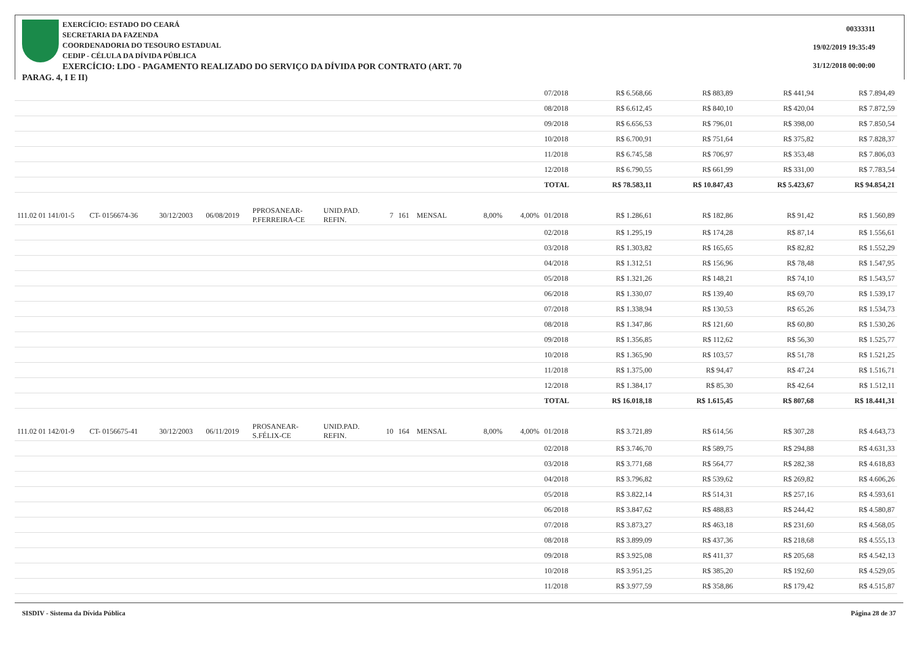EXERCÍCIO: ESTADO DO CEARÁ
SECRETARIA DA FAZENDA
COORDENADORIA DO TESOURO ESTADUAL
CEDIP - CÉLULA DA DÍVIDA PÚBLICA
EXERCÍCIO: LDO - PAGAMENTO REALIZADO DO SERVIÇO DA DÍVIDA POR CONTRATO (ART. 70 PARAG. 4, I E II)
00333311
19/02/2019 19:35:49
31/12/2018 00:00:00
| | | | | | | | | | | | 07/2018 | R$ 6.568,66 | R$ 883,89 | R$ 441,94 | R$ 7.894,49 |
| | | | | | | | | | | | 08/2018 | R$ 6.612,45 | R$ 840,10 | R$ 420,04 | R$ 7.872,59 |
| | | | | | | | | | | | 09/2018 | R$ 6.656,53 | R$ 796,01 | R$ 398,00 | R$ 7.850,54 |
| | | | | | | | | | | | 10/2018 | R$ 6.700,91 | R$ 751,64 | R$ 375,82 | R$ 7.828,37 |
| | | | | | | | | | | | 11/2018 | R$ 6.745,58 | R$ 706,97 | R$ 353,48 | R$ 7.806,03 |
| | | | | | | | | | | | 12/2018 | R$ 6.790,55 | R$ 661,99 | R$ 331,00 | R$ 7.783,54 |
| | | | | | | | | | | | TOTAL | R$ 78.583,11 | R$ 10.847,43 | R$ 5.423,67 | R$ 94.854,21 |
| 111.02 01 141/01-5 | CT- 0156674-36 | 30/12/2003 | 06/08/2019 | PPROSANEAR-P.FERREIRA-CE | UNID.PAD. REFIN. | 7 | 161 | MENSAL | 8,00% | 4,00% | 01/2018 | R$ 1.286,61 | R$ 182,86 | R$ 91,42 | R$ 1.560,89 |
| | | | | | | | | | | | 02/2018 | R$ 1.295,19 | R$ 174,28 | R$ 87,14 | R$ 1.556,61 |
| | | | | | | | | | | | 03/2018 | R$ 1.303,82 | R$ 165,65 | R$ 82,82 | R$ 1.552,29 |
| | | | | | | | | | | | 04/2018 | R$ 1.312,51 | R$ 156,96 | R$ 78,48 | R$ 1.547,95 |
| | | | | | | | | | | | 05/2018 | R$ 1.321,26 | R$ 148,21 | R$ 74,10 | R$ 1.543,57 |
| | | | | | | | | | | | 06/2018 | R$ 1.330,07 | R$ 139,40 | R$ 69,70 | R$ 1.539,17 |
| | | | | | | | | | | | 07/2018 | R$ 1.338,94 | R$ 130,53 | R$ 65,26 | R$ 1.534,73 |
| | | | | | | | | | | | 08/2018 | R$ 1.347,86 | R$ 121,60 | R$ 60,80 | R$ 1.530,26 |
| | | | | | | | | | | | 09/2018 | R$ 1.356,85 | R$ 112,62 | R$ 56,30 | R$ 1.525,77 |
| | | | | | | | | | | | 10/2018 | R$ 1.365,90 | R$ 103,57 | R$ 51,78 | R$ 1.521,25 |
| | | | | | | | | | | | 11/2018 | R$ 1.375,00 | R$ 94,47 | R$ 47,24 | R$ 1.516,71 |
| | | | | | | | | | | | 12/2018 | R$ 1.384,17 | R$ 85,30 | R$ 42,64 | R$ 1.512,11 |
| | | | | | | | | | | | TOTAL | R$ 16.018,18 | R$ 1.615,45 | R$ 807,68 | R$ 18.441,31 |
| 111.02 01 142/01-9 | CT- 0156675-41 | 30/12/2003 | 06/11/2019 | PROSANEAR-S.FÉLIX-CE | UNID.PAD. REFIN. | 10 | 164 | MENSAL | 8,00% | 4,00% | 01/2018 | R$ 3.721,89 | R$ 614,56 | R$ 307,28 | R$ 4.643,73 |
| | | | | | | | | | | | 02/2018 | R$ 3.746,70 | R$ 589,75 | R$ 294,88 | R$ 4.631,33 |
| | | | | | | | | | | | 03/2018 | R$ 3.771,68 | R$ 564,77 | R$ 282,38 | R$ 4.618,83 |
| | | | | | | | | | | | 04/2018 | R$ 3.796,82 | R$ 539,62 | R$ 269,82 | R$ 4.606,26 |
| | | | | | | | | | | | 05/2018 | R$ 3.822,14 | R$ 514,31 | R$ 257,16 | R$ 4.593,61 |
| | | | | | | | | | | | 06/2018 | R$ 3.847,62 | R$ 488,83 | R$ 244,42 | R$ 4.580,87 |
| | | | | | | | | | | | 07/2018 | R$ 3.873,27 | R$ 463,18 | R$ 231,60 | R$ 4.568,05 |
| | | | | | | | | | | | 08/2018 | R$ 3.899,09 | R$ 437,36 | R$ 218,68 | R$ 4.555,13 |
| | | | | | | | | | | | 09/2018 | R$ 3.925,08 | R$ 411,37 | R$ 205,68 | R$ 4.542,13 |
| | | | | | | | | | | | 10/2018 | R$ 3.951,25 | R$ 385,20 | R$ 192,60 | R$ 4.529,05 |
| | | | | | | | | | | | 11/2018 | R$ 3.977,59 | R$ 358,86 | R$ 179,42 | R$ 4.515,87 |
SISDIV - Sistema da Dívida Pública Página 28 de 37